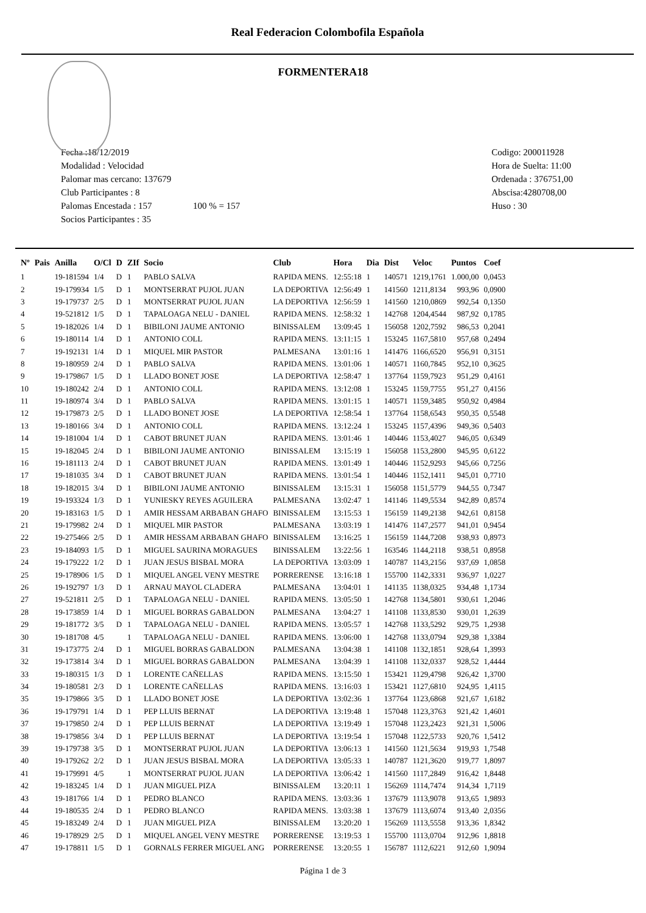Real Federacion Colombofila Española
FORMENTERA18
Fecha :18/12/2019
Modalidad : Velocidad
Palomar mas cercano: 137679
Club Participantes : 8
Palomas Encestada : 157 100 % = 157
Socios Participantes : 35
Codigo: 200011928
Hora de Suelta: 11:00
Ordenada : 376751,00
Abscisa:4280708,00
Huso : 30
| Nº | Pais | Anilla | O/Cl | D | ZIf | Socio | Club | Hora | Dia | Dist | Veloc | Puntos | Coef |
| --- | --- | --- | --- | --- | --- | --- | --- | --- | --- | --- | --- | --- | --- |
| 1 | | 19-181594 | 1/4 | D | 1 | PABLO SALVA | RAPIDA MENS. | 12:55:18 | 1 | 140571 | 1219,1761 | 1.000,00 | 0,0453 |
| 2 | | 19-179934 | 1/5 | D | 1 | MONTSERRAT PUJOL JUAN | LA DEPORTIVA | 12:56:49 | 1 | 141560 | 1211,8134 | 993,96 | 0,0900 |
| 3 | | 19-179737 | 2/5 | D | 1 | MONTSERRAT PUJOL JUAN | LA DEPORTIVA | 12:56:59 | 1 | 141560 | 1210,0869 | 992,54 | 0,1350 |
| 4 | | 19-521812 | 1/5 | D | 1 | TAPALOAGA NELU - DANIEL | RAPIDA MENS. | 12:58:32 | 1 | 142768 | 1204,4544 | 987,92 | 0,1785 |
| 5 | | 19-182026 | 1/4 | D | 1 | BIBILONI JAUME ANTONIO | BINISSALEM | 13:09:45 | 1 | 156058 | 1202,7592 | 986,53 | 0,2041 |
| 6 | | 19-180114 | 1/4 | D | 1 | ANTONIO COLL | RAPIDA MENS. | 13:11:15 | 1 | 153245 | 1167,5810 | 957,68 | 0,2494 |
| 7 | | 19-192131 | 1/4 | D | 1 | MIQUEL MIR PASTOR | PALMESANA | 13:01:16 | 1 | 141476 | 1166,6520 | 956,91 | 0,3151 |
| 8 | | 19-180959 | 2/4 | D | 1 | PABLO SALVA | RAPIDA MENS. | 13:01:06 | 1 | 140571 | 1160,7845 | 952,10 | 0,3625 |
| 9 | | 19-179867 | 1/5 | D | 1 | LLADO BONET JOSE | LA DEPORTIVA | 12:58:47 | 1 | 137764 | 1159,7923 | 951,29 | 0,4161 |
| 10 | | 19-180242 | 2/4 | D | 1 | ANTONIO COLL | RAPIDA MENS. | 13:12:08 | 1 | 153245 | 1159,7755 | 951,27 | 0,4156 |
| 11 | | 19-180974 | 3/4 | D | 1 | PABLO SALVA | RAPIDA MENS. | 13:01:15 | 1 | 140571 | 1159,3485 | 950,92 | 0,4984 |
| 12 | | 19-179873 | 2/5 | D | 1 | LLADO BONET JOSE | LA DEPORTIVA | 12:58:54 | 1 | 137764 | 1158,6543 | 950,35 | 0,5548 |
| 13 | | 19-180166 | 3/4 | D | 1 | ANTONIO COLL | RAPIDA MENS. | 13:12:24 | 1 | 153245 | 1157,4396 | 949,36 | 0,5403 |
| 14 | | 19-181004 | 1/4 | D | 1 | CABOT BRUNET JUAN | RAPIDA MENS. | 13:01:46 | 1 | 140446 | 1153,4027 | 946,05 | 0,6349 |
| 15 | | 19-182045 | 2/4 | D | 1 | BIBILONI JAUME ANTONIO | BINISSALEM | 13:15:19 | 1 | 156058 | 1153,2800 | 945,95 | 0,6122 |
| 16 | | 19-181113 | 2/4 | D | 1 | CABOT BRUNET JUAN | RAPIDA MENS. | 13:01:49 | 1 | 140446 | 1152,9293 | 945,66 | 0,7256 |
| 17 | | 19-181035 | 3/4 | D | 1 | CABOT BRUNET JUAN | RAPIDA MENS. | 13:01:54 | 1 | 140446 | 1152,1411 | 945,01 | 0,7710 |
| 18 | | 19-182015 | 3/4 | D | 1 | BIBILONI JAUME ANTONIO | BINISSALEM | 13:15:31 | 1 | 156058 | 1151,5779 | 944,55 | 0,7347 |
| 19 | | 19-193324 | 1/3 | D | 1 | YUNIESKY REYES AGUILERA | PALMESANA | 13:02:47 | 1 | 141146 | 1149,5534 | 942,89 | 0,8574 |
| 20 | | 19-183163 | 1/5 | D | 1 | AMIR HESSAM ARBABAN GHAFO | BINISSALEM | 13:15:53 | 1 | 156159 | 1149,2138 | 942,61 | 0,8158 |
| 21 | | 19-179982 | 2/4 | D | 1 | MIQUEL MIR PASTOR | PALMESANA | 13:03:19 | 1 | 141476 | 1147,2577 | 941,01 | 0,9454 |
| 22 | | 19-275466 | 2/5 | D | 1 | AMIR HESSAM ARBABAN GHAFO | BINISSALEM | 13:16:25 | 1 | 156159 | 1144,7208 | 938,93 | 0,8973 |
| 23 | | 19-184093 | 1/5 | D | 1 | MIGUEL SAURINA MORAGUES | BINISSALEM | 13:22:56 | 1 | 163546 | 1144,2118 | 938,51 | 0,8958 |
| 24 | | 19-179222 | 1/2 | D | 1 | JUAN JESUS BISBAL MORA | LA DEPORTIVA | 13:03:09 | 1 | 140787 | 1143,2156 | 937,69 | 1,0858 |
| 25 | | 19-178906 | 1/5 | D | 1 | MIQUEL ANGEL VENY MESTRE | PORRERENSE | 13:16:18 | 1 | 155700 | 1142,3331 | 936,97 | 1,0227 |
| 26 | | 19-192797 | 1/3 | D | 1 | ARNAU MAYOL CLADERA | PALMESANA | 13:04:01 | 1 | 141135 | 1138,0325 | 934,48 | 1,1734 |
| 27 | | 19-521811 | 2/5 | D | 1 | TAPALOAGA NELU - DANIEL | RAPIDA MENS. | 13:05:50 | 1 | 142768 | 1134,5801 | 930,61 | 1,2046 |
| 28 | | 19-173859 | 1/4 | D | 1 | MIGUEL BORRAS GABALDON | PALMESANA | 13:04:27 | 1 | 141108 | 1133,8530 | 930,01 | 1,2639 |
| 29 | | 19-181772 | 3/5 | D | 1 | TAPALOAGA NELU - DANIEL | RAPIDA MENS. | 13:05:57 | 1 | 142768 | 1133,5292 | 929,75 | 1,2938 |
| 30 | | 19-181708 | 4/5 | | 1 | TAPALOAGA NELU - DANIEL | RAPIDA MENS. | 13:06:00 | 1 | 142768 | 1133,0794 | 929,38 | 1,3384 |
| 31 | | 19-173775 | 2/4 | D | 1 | MIGUEL BORRAS GABALDON | PALMESANA | 13:04:38 | 1 | 141108 | 1132,1851 | 928,64 | 1,3993 |
| 32 | | 19-173814 | 3/4 | D | 1 | MIGUEL BORRAS GABALDON | PALMESANA | 13:04:39 | 1 | 141108 | 1132,0337 | 928,52 | 1,4444 |
| 33 | | 19-180315 | 1/3 | D | 1 | LORENTE CAÑELLAS | RAPIDA MENS. | 13:15:50 | 1 | 153421 | 1129,4798 | 926,42 | 1,3700 |
| 34 | | 19-180581 | 2/3 | D | 1 | LORENTE CAÑELLAS | RAPIDA MENS. | 13:16:03 | 1 | 153421 | 1127,6810 | 924,95 | 1,4115 |
| 35 | | 19-179866 | 3/5 | D | 1 | LLADO BONET JOSE | LA DEPORTIVA | 13:02:36 | 1 | 137764 | 1123,6868 | 921,67 | 1,6182 |
| 36 | | 19-179791 | 1/4 | D | 1 | PEP LLUIS BERNAT | LA DEPORTIVA | 13:19:48 | 1 | 157048 | 1123,3763 | 921,42 | 1,4601 |
| 37 | | 19-179850 | 2/4 | D | 1 | PEP LLUIS BERNAT | LA DEPORTIVA | 13:19:49 | 1 | 157048 | 1123,2423 | 921,31 | 1,5006 |
| 38 | | 19-179856 | 3/4 | D | 1 | PEP LLUIS BERNAT | LA DEPORTIVA | 13:19:54 | 1 | 157048 | 1122,5733 | 920,76 | 1,5412 |
| 39 | | 19-179738 | 3/5 | D | 1 | MONTSERRAT PUJOL JUAN | LA DEPORTIVA | 13:06:13 | 1 | 141560 | 1121,5634 | 919,93 | 1,7548 |
| 40 | | 19-179262 | 2/2 | D | 1 | JUAN JESUS BISBAL MORA | LA DEPORTIVA | 13:05:33 | 1 | 140787 | 1121,3620 | 919,77 | 1,8097 |
| 41 | | 19-179991 | 4/5 | | 1 | MONTSERRAT PUJOL JUAN | LA DEPORTIVA | 13:06:42 | 1 | 141560 | 1117,2849 | 916,42 | 1,8448 |
| 42 | | 19-183245 | 1/4 | D | 1 | JUAN MIGUEL PIZA | BINISSALEM | 13:20:11 | 1 | 156269 | 1114,7474 | 914,34 | 1,7119 |
| 43 | | 19-181766 | 1/4 | D | 1 | PEDRO BLANCO | RAPIDA MENS. | 13:03:36 | 1 | 137679 | 1113,9078 | 913,65 | 1,9893 |
| 44 | | 19-180535 | 2/4 | D | 1 | PEDRO BLANCO | RAPIDA MENS. | 13:03:38 | 1 | 137679 | 1113,6074 | 913,40 | 2,0356 |
| 45 | | 19-183249 | 2/4 | D | 1 | JUAN MIGUEL PIZA | BINISSALEM | 13:20:20 | 1 | 156269 | 1113,5558 | 913,36 | 1,8342 |
| 46 | | 19-178929 | 2/5 | D | 1 | MIQUEL ANGEL VENY MESTRE | PORRERENSE | 13:19:53 | 1 | 155700 | 1113,0704 | 912,96 | 1,8818 |
| 47 | | 19-178811 | 1/5 | D | 1 | GORNALS FERRER MIGUEL ANG | PORRERENSE | 13:20:55 | 1 | 156787 | 1112,6221 | 912,60 | 1,9094 |
Página 1 de 3